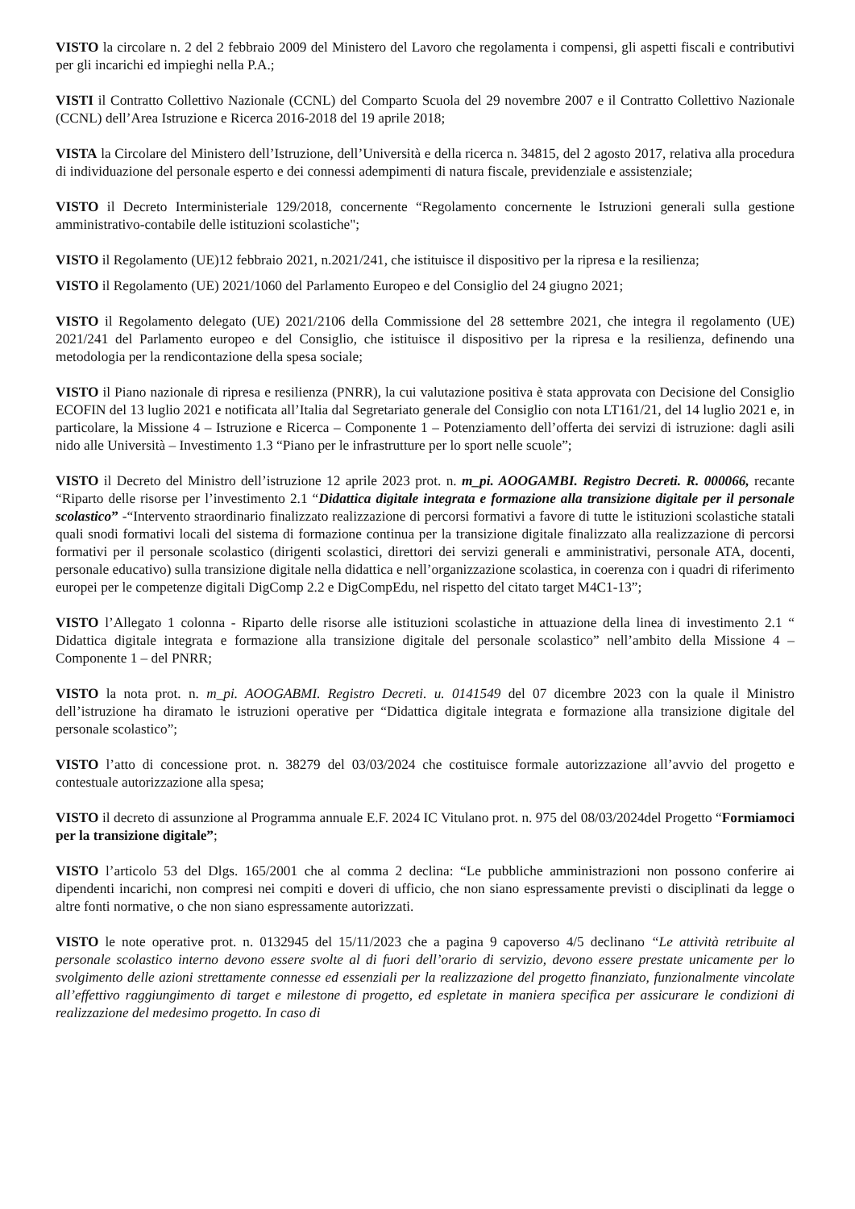VISTO la circolare n. 2 del 2 febbraio 2009 del Ministero del Lavoro che regolamenta i compensi, gli aspetti fiscali e contributivi per gli incarichi ed impieghi nella P.A.;
VISTI il Contratto Collettivo Nazionale (CCNL) del Comparto Scuola del 29 novembre 2007 e il Contratto Collettivo Nazionale (CCNL) dell’Area Istruzione e Ricerca 2016-2018 del 19 aprile 2018;
VISTA la Circolare del Ministero dell’Istruzione, dell’Università e della ricerca n. 34815, del 2 agosto 2017, relativa alla procedura di individuazione del personale esperto e dei connessi adempimenti di natura fiscale, previdenziale e assistenziale;
VISTO il Decreto Interministeriale 129/2018, concernente “Regolamento concernente le Istruzioni generali sulla gestione amministrativo-contabile delle istituzioni scolastiche";
VISTO il Regolamento (UE)12 febbraio 2021, n.2021/241, che istituisce il dispositivo per la ripresa e la resilienza;
VISTO il Regolamento (UE) 2021/1060 del Parlamento Europeo e del Consiglio del 24 giugno 2021;
VISTO il Regolamento delegato (UE) 2021/2106 della Commissione del 28 settembre 2021, che integra il regolamento (UE) 2021/241 del Parlamento europeo e del Consiglio, che istituisce il dispositivo per la ripresa e la resilienza, definendo una metodologia per la rendicontazione della spesa sociale;
VISTO il Piano nazionale di ripresa e resilienza (PNRR), la cui valutazione positiva è stata approvata con Decisione del Consiglio ECOFIN del 13 luglio 2021 e notificata all’Italia dal Segretariato generale del Consiglio con nota LT161/21, del 14 luglio 2021 e, in particolare, la Missione 4 – Istruzione e Ricerca – Componente 1 – Potenziamento dell’offerta dei servizi di istruzione: dagli asili nido alle Università – Investimento 1.3 “Piano per le infrastrutture per lo sport nelle scuole”;
VISTO il Decreto del Ministro dell’istruzione 12 aprile 2023 prot. n. m_pi. AOOGAMBI. Registro Decreti. R. 000066, recante “Riparto delle risorse per l’investimento 2.1 “Didattica digitale integrata e formazione alla transizione digitale per il personale scolastico” -“Intervento straordinario finalizzato realizzazione di percorsi formativi a favore di tutte le istituzioni scolastiche statali quali snodi formativi locali del sistema di formazione continua per la transizione digitale finalizzato alla realizzazione di percorsi formativi per il personale scolastico (dirigenti scolastici, direttori dei servizi generali e amministrativi, personale ATA, docenti, personale educativo) sulla transizione digitale nella didattica e nell’organizzazione scolastica, in coerenza con i quadri di riferimento europei per le competenze digitali DigComp 2.2 e DigCompEdu, nel rispetto del citato target M4C1-13”;
VISTO l’Allegato 1 colonna - Riparto delle risorse alle istituzioni scolastiche in attuazione della linea di investimento 2.1 “ Didattica digitale integrata e formazione alla transizione digitale del personale scolastico” nell’ambito della Missione 4 – Componente 1 – del PNRR;
VISTO la nota prot. n. m_pi. AOOGABMI. Registro Decreti. u. 0141549 del 07 dicembre 2023 con la quale il Ministro dell’istruzione ha diramato le istruzioni operative per “Didattica digitale integrata e formazione alla transizione digitale del personale scolastico”;
VISTO l’atto di concessione prot. n. 38279 del 03/03/2024 che costituisce formale autorizzazione all’avvio del progetto e contestuale autorizzazione alla spesa;
VISTO il decreto di assunzione al Programma annuale E.F. 2024 IC Vitulano prot. n. 975 del 08/03/2024del Progetto “Formiamoci per la transizione digitale”;
VISTO l’articolo 53 del Dlgs. 165/2001 che al comma 2 declina: “Le pubbliche amministrazioni non possono conferire ai dipendenti incarichi, non compresi nei compiti e doveri di ufficio, che non siano espressamente previsti o disciplinati da legge o altre fonti normative, o che non siano espressamente autorizzati.
VISTO le note operative prot. n. 0132945 del 15/11/2023 che a pagina 9 capoverso 4/5 declinano “Le attività retribuite al personale scolastico interno devono essere svolte al di fuori dell’orario di servizio, devono essere prestate unicamente per lo svolgimento delle azioni strettamente connesse ed essenziali per la realizzazione del progetto finanziato, funzionalmente vincolate all’effettivo raggiungimento di target e milestone di progetto, ed espletate in maniera specifica per assicurare le condizioni di realizzazione del medesimo progetto. In caso di